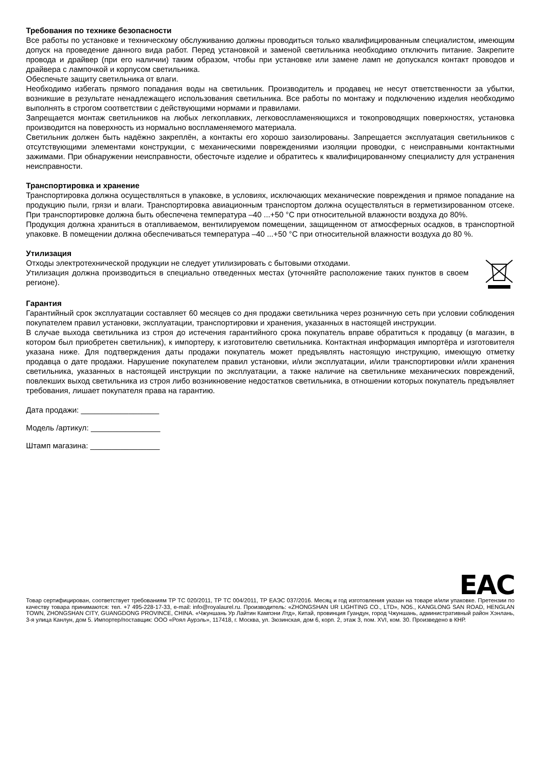Требования по технике безопасности
Все работы по установке и техническому обслуживанию должны проводиться только квалифицированным специалистом, имеющим допуск на проведение данного вида работ. Перед установкой и заменой светильника необходимо отключить питание. Закрепите провода и драйвер (при его наличии) таким образом, чтобы при установке или замене ламп не допускался контакт проводов и драйвера с лампочкой и корпусом светильника.
Обеспечьте защиту светильника от влаги.
Необходимо избегать прямого попадания воды на светильник. Производитель и продавец не несут ответственности за убытки, возникшие в результате ненадлежащего использования светильника. Все работы по монтажу и подключению изделия необходимо выполнять в строгом соответствии с действующими нормами и правилами.
Запрещается монтаж светильников на любых легкоплавких, легковоспламеняющихся и токопроводящих поверхностях, установка производится на поверхность из нормально воспламеняемого материала.
Светильник должен быть надёжно закреплён, а контакты его хорошо заизолированы. Запрещается эксплуатация светильников с отсутствующими элементами конструкции, с механическими повреждениями изоляции проводки, с неисправными контактными зажимами. При обнаружении неисправности, обесточьте изделие и обратитесь к квалифицированному специалисту для устранения неисправности.
Транспортировка и хранение
Транспортировка должна осуществляться в упаковке, в условиях, исключающих механические повреждения и прямое попадание на продукцию пыли, грязи и влаги. Транспортировка авиационным транспортом должна осуществляться в герметизированном отсеке. При транспортировке должна быть обеспечена температура –40 ...+50 °С при относительной влажности воздуха до 80%.
Продукция должна храниться в отапливаемом, вентилируемом помещении, защищенном от атмосферных осадков, в транспортной упаковке. В помещении должна обеспечиваться температура –40 ...+50 °С при относительной влажности воздуха до 80 %.
Утилизация
Отходы электротехнической продукции не следует утилизировать с бытовыми отходами.
Утилизация должна производиться в специально отведенных местах (уточняйте расположение таких пунктов в своем регионе).
Гарантия
Гарантийный срок эксплуатации составляет 60 месяцев со дня продажи светильника через розничную сеть при условии соблюдения покупателем правил установки, эксплуатации, транспортировки и хранения, указанных в настоящей инструкции.
В случае выхода светильника из строя до истечения гарантийного срока покупатель вправе обратиться к продавцу (в магазин, в котором был приобретен светильник), к импортеру, к изготовителю светильника. Контактная информация импортёра и изготовителя указана ниже. Для подтверждения даты продажи покупатель может предъявлять настоящую инструкцию, имеющую отметку продавца о дате продажи. Нарушение покупателем правил установки, и/или эксплуатации, и/или транспортировки и/или хранения светильника, указанных в настоящей инструкции по эксплуатации, а также наличие на светильнике механических повреждений, повлекших выход светильника из строя либо возникновение недостатков светильника, в отношении которых покупатель предъявляет требования, лишает покупателя права на гарантию.
Дата продажи: __________________
Модель /артикул: ________________
Штамп магазина: ________________
EAC
Товар сертифицирован, соответствует требованиям ТР ТС 020/2011, ТР ТС 004/2011, ТР ЕАЭС 037/2016. Месяц и год изготовления указан на товаре и/или упаковке. Претензии по качеству товара принимаются: тел. +7 495-228-17-33, e-mail: info@royalaurel.ru. Производитель: «ZHONGSHAN UR LIGHTING CO., LTD», NO5., KANGLONG SAN ROAD, HENGLAN TOWN, ZHONGSHAN CITY, GUANGDONG PROVINCE, CHINA. «Чжуншань Ур Лайтин Кампэни Лтд», Китай, провинция Гуандун, город Чжуншань, административный район Хэнлань, 3-я улица Канлун, дом 5. Импортер/поставщик: ООО «Роял Аурэль», 117418, г. Москва, ул. Зюзинская, дом 6, корп. 2, этаж 3, пом. XVI, ком. 30. Произведено в КНР.